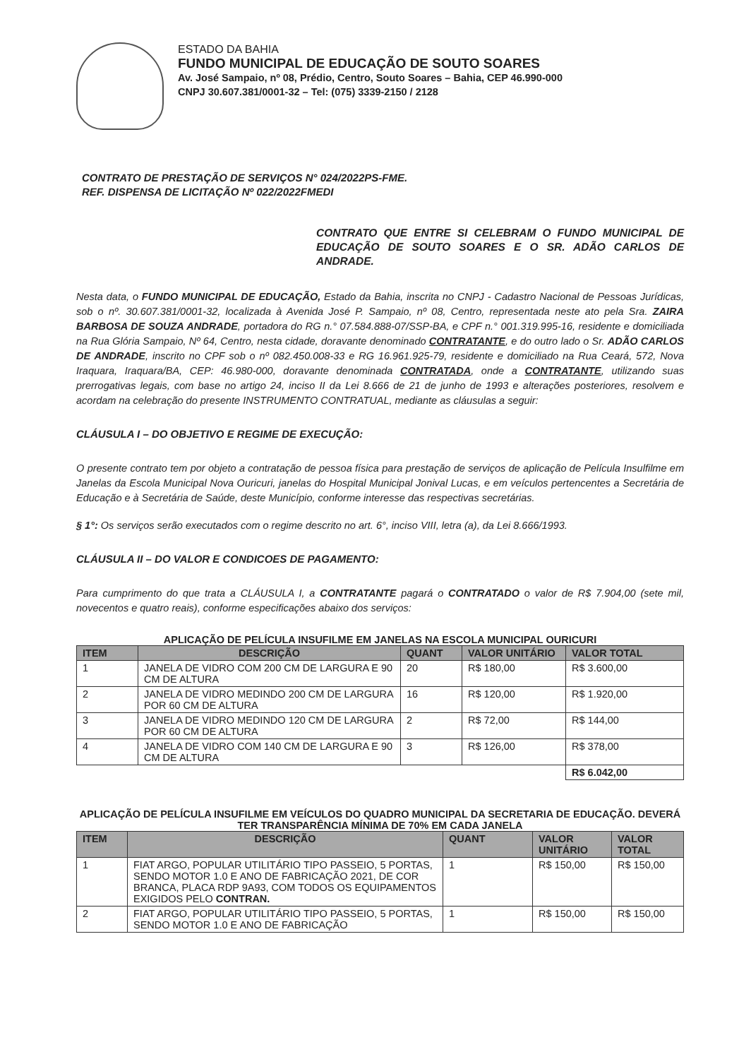ESTADO DA BAHIA
FUNDO MUNICIPAL DE EDUCAÇÃO DE SOUTO SOARES
Av. José Sampaio, nº 08, Prédio, Centro, Souto Soares – Bahia, CEP 46.990-000
CNPJ 30.607.381/0001-32 – Tel: (075) 3339-2150 / 2128
CONTRATO DE PRESTAÇÃO DE SERVIÇOS N° 024/2022PS-FME.
REF. DISPENSA DE LICITAÇÃO Nº 022/2022FMEDI
CONTRATO QUE ENTRE SI CELEBRAM O FUNDO MUNICIPAL DE EDUCAÇÃO DE SOUTO SOARES E O SR. ADÃO CARLOS DE ANDRADE.
Nesta data, o FUNDO MUNICIPAL DE EDUCAÇÃO, Estado da Bahia, inscrita no CNPJ - Cadastro Nacional de Pessoas Jurídicas, sob o nº. 30.607.381/0001-32, localizada à Avenida José P. Sampaio, nº 08, Centro, representada neste ato pela Sra. ZAIRA BARBOSA DE SOUZA ANDRADE, portadora do RG n.° 07.584.888-07/SSP-BA, e CPF n.° 001.319.995-16, residente e domiciliada na Rua Glória Sampaio, Nº 64, Centro, nesta cidade, doravante denominado CONTRATANTE, e do outro lado o Sr. ADÃO CARLOS DE ANDRADE, inscrito no CPF sob o nº 082.450.008-33 e RG 16.961.925-79, residente e domiciliado na Rua Ceará, 572, Nova Iraquara, Iraquara/BA, CEP: 46.980-000, doravante denominada CONTRATADA, onde a CONTRATANTE, utilizando suas prerrogativas legais, com base no artigo 24, inciso II da Lei 8.666 de 21 de junho de 1993 e alterações posteriores, resolvem e acordam na celebração do presente INSTRUMENTO CONTRATUAL, mediante as cláusulas a seguir:
CLÁUSULA I – DO OBJETIVO E REGIME DE EXECUÇÃO:
O presente contrato tem por objeto a contratação de pessoa física para prestação de serviços de aplicação de Película Insulfilme em Janelas da Escola Municipal Nova Ouricuri, janelas do Hospital Municipal Jonival Lucas, e em veículos pertencentes a Secretária de Educação e à Secretária de Saúde, deste Município, conforme interesse das respectivas secretárias.
§ 1°: Os serviços serão executados com o regime descrito no art. 6°, inciso VIII, letra (a), da Lei 8.666/1993.
CLÁUSULA II – DO VALOR E CONDICOES DE PAGAMENTO:
Para cumprimento do que trata a CLÁUSULA I, a CONTRATANTE pagará o CONTRATADO o valor de R$ 7.904,00 (sete mil, novecentos e quatro reais), conforme especificações abaixo dos serviços:
APLICAÇÃO DE PELÍCULA INSUFILME EM JANELAS NA ESCOLA MUNICIPAL OURICURI
| ITEM | DESCRIÇÃO | QUANT | VALOR UNITÁRIO | VALOR TOTAL |
| --- | --- | --- | --- | --- |
| 1 | JANELA DE VIDRO COM 200 CM DE LARGURA E 90 CM DE ALTURA | 20 | R$ 180,00 | R$ 3.600,00 |
| 2 | JANELA DE VIDRO MEDINDO 200 CM DE LARGURA POR 60 CM DE ALTURA | 16 | R$ 120,00 | R$ 1.920,00 |
| 3 | JANELA DE VIDRO MEDINDO 120 CM DE LARGURA POR 60 CM DE ALTURA | 2 | R$ 72,00 | R$ 144,00 |
| 4 | JANELA DE VIDRO COM 140 CM DE LARGURA E 90 CM DE ALTURA | 3 | R$ 126,00 | R$ 378,00 |
| | | | | R$ 6.042,00 |
APLICAÇÃO DE PELÍCULA INSUFILME EM VEÍCULOS DO QUADRO MUNICIPAL DA SECRETARIA DE EDUCAÇÃO. DEVERÁ TER TRANSPARÊNCIA MÍNIMA DE 70% EM CADA JANELA
| ITEM | DESCRIÇÃO | QUANT | VALOR UNITÁRIO | VALOR TOTAL |
| --- | --- | --- | --- | --- |
| 1 | FIAT ARGO, POPULAR UTILITÁRIO TIPO PASSEIO, 5 PORTAS, SENDO MOTOR 1.0 E ANO DE FABRICAÇÃO 2021, DE COR BRANCA, PLACA RDP 9A93, COM TODOS OS EQUIPAMENTOS EXIGIDOS PELO CONTRAN. | 1 | R$ 150,00 | R$ 150,00 |
| 2 | FIAT ARGO, POPULAR UTILITÁRIO TIPO PASSEIO, 5 PORTAS, SENDO MOTOR 1.0 E ANO DE FABRICAÇÃO | 1 | R$ 150,00 | R$ 150,00 |